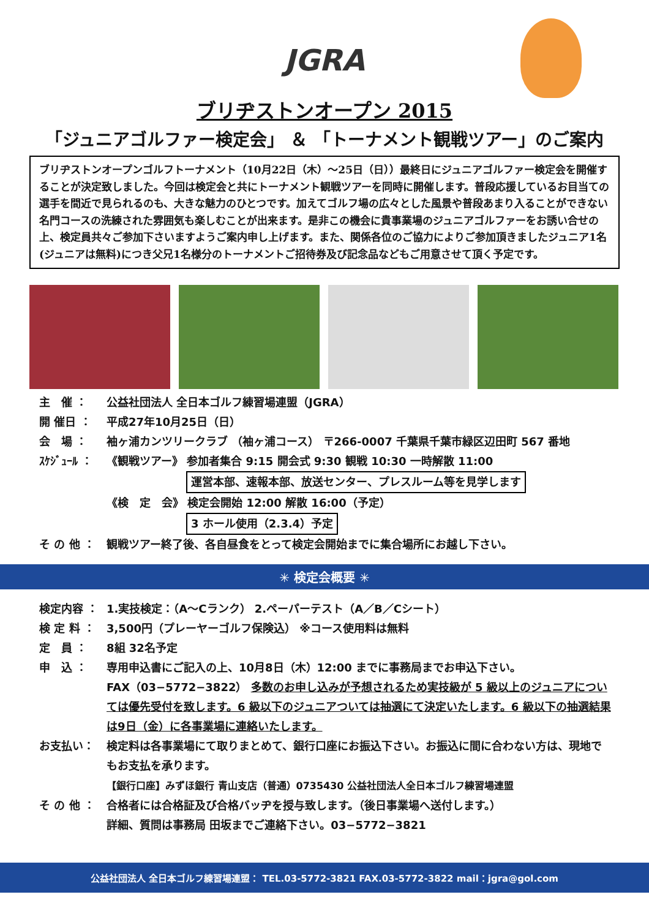JGRA
ブリヂストンオープン 2015
「ジュニアゴルファー検定会」 ＆ 「トーナメント観戦ツアー」のご案内
ブリヂストンオープンゴルフトーナメント（10月22日（木）～25日（日））最終日にジュニアゴルファー検定会を開催することが決定致しました。今回は検定会と共にトーナメント観戦ツアーを同時に開催します。普段応援しているお目当ての選手を間近で見られるのも、大きな魅力のひとつです。加えてゴルフ場の広々とした風景や普段あまり入ることができない名門コースの洗練された雰囲気も楽しむことが出来ます。是非この機会に貴事業場のジュニアゴルファーをお誘い合せの上、検定員共々ご参加下さいますようご案内申し上げます。また、関係各位のご協力によりご参加頂きましたジュニア1名(ジュニアは無料)につき父兄1名様分のトーナメントご招待券及び記念品などもご用意させて頂く予定です。
主　催 ： 公益社団法人 全日本ゴルフ練習場連盟（JGRA）
開 催日 ： 平成27年10月25日（日）
会　場 ： 袖ヶ浦カンツリークラブ （袖ヶ浦コース） 〒266-0007 千葉県千葉市緑区辺田町 567 番地
ｽｹｼﾞｭｰﾙ ： 《観戦ツアー》 参加者集合 9:15 開会式 9:30 観戦 10:30 一時解散 11:00
運営本部、速報本部、放送センター、プレスルーム等を見学します
《検　定　会》 検定会開始 12:00 解散 16:00（予定）
3 ホール使用（2.3.4）予定
そ の 他 ： 観戦ツアー終了後、各自昼食をとって検定会開始までに集合場所にお越し下さい。
✳ 検定会概要 ✳
検定内容 ： 1.実技検定：（A～Cランク） 2.ペーパーテスト（A／B／Cシート）
検 定 料 ： 3,500円（プレーヤーゴルフ保険込） ※コース使用料は無料
定　員 ： 8組 32名予定
申　込 ： 専用申込書にご記入の上、10月8日（木）12:00 までに事務局までお申込下さい。
FAX（03−5772−3822） 多数のお申し込みが予想されるため実技級が 5 級以上のジュニアについては優先受付を致します。6 級以下のジュニアついては抽選にて決定いたします。6 級以下の抽選結果は9日（金）に各事業場に連絡いたします。
お支払い： 検定料は各事業場にて取りまとめて、銀行口座にお振込下さい。お振込に間に合わない方は、現地でもお支払を承ります。
【銀行口座】みずほ銀行 青山支店（普通）0735430 公益社団法人全日本ゴルフ練習場連盟
そ の 他 ： 合格者には合格証及び合格バッヂを授与致します。（後日事業場へ送付します。）
詳細、質問は事務局 田坂までご連絡下さい。03−5772−3821
公益社団法人 全日本ゴルフ練習場連盟： TEL.03-5772-3821 FAX.03-5772-3822 mail：jgra@gol.com